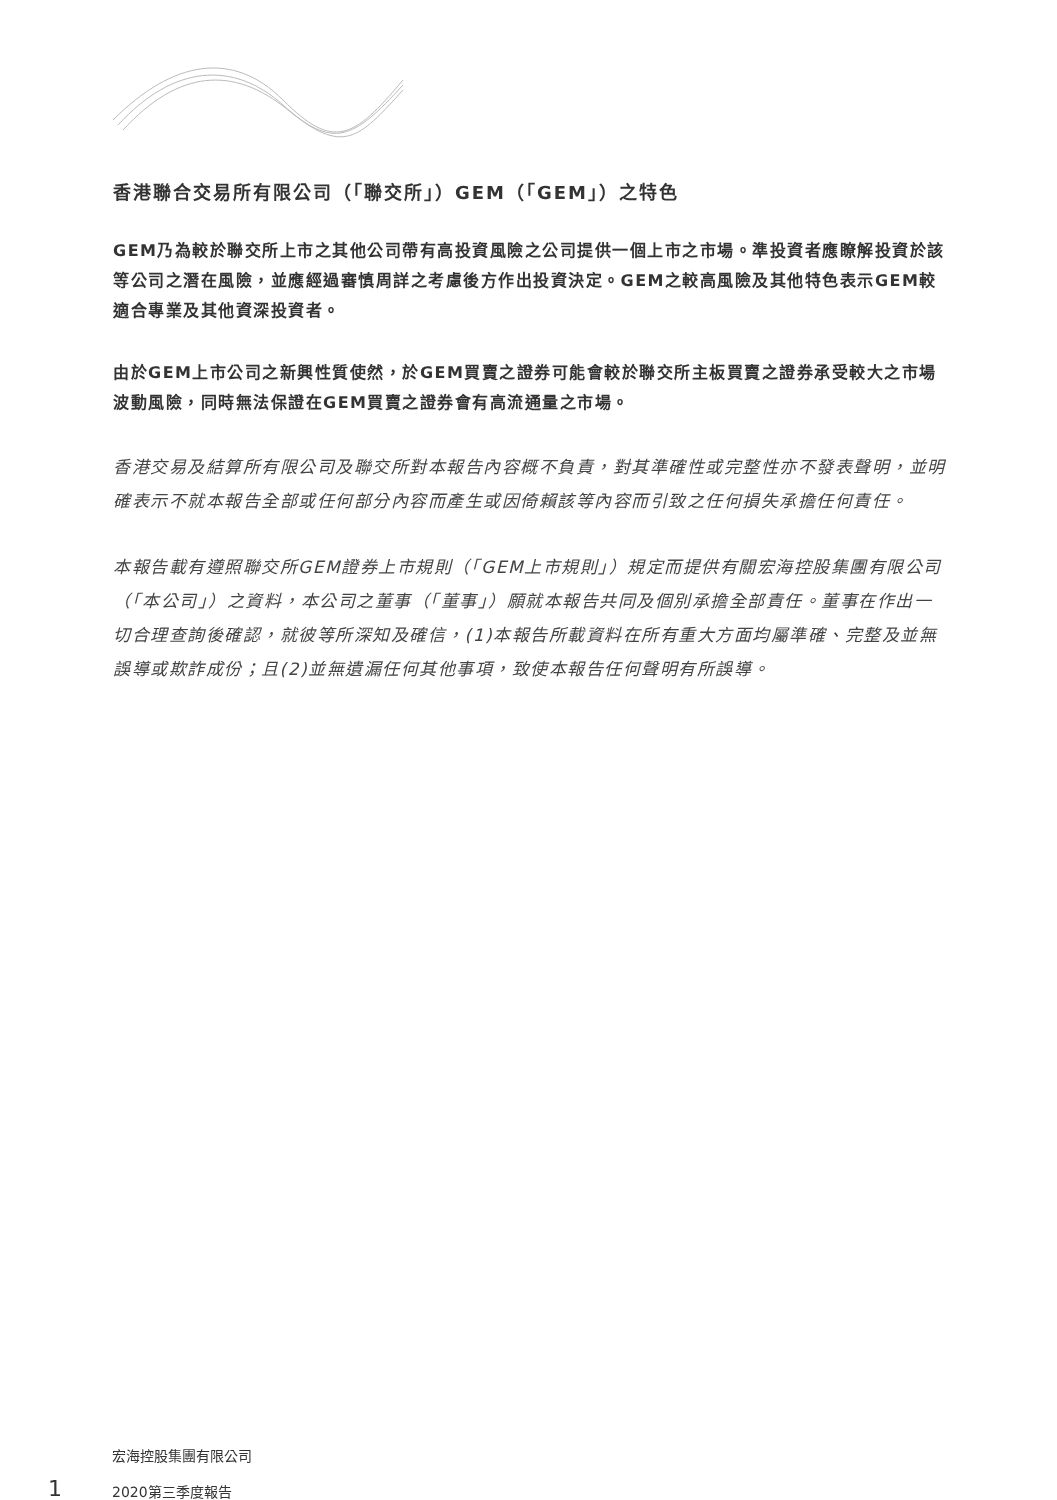香港聯合交易所有限公司（「聯交所」）GEM（「GEM」）之特色
GEM乃為較於聯交所上市之其他公司帶有高投資風險之公司提供一個上市之市場。準投資者應瞭解投資於該等公司之潛在風險，並應經過審慎周詳之考慮後方作出投資決定。GEM之較高風險及其他特色表示GEM較適合專業及其他資深投資者。
由於GEM上市公司之新興性質使然，於GEM買賣之證券可能會較於聯交所主板買賣之證券承受較大之市場波動風險，同時無法保證在GEM買賣之證券會有高流通量之市場。
香港交易及結算所有限公司及聯交所對本報告內容概不負責，對其準確性或完整性亦不發表聲明，並明確表示不就本報告全部或任何部分內容而產生或因倚賴該等內容而引致之任何損失承擔任何責任。
本報告載有遵照聯交所GEM證券上市規則（「GEM上市規則」）規定而提供有關宏海控股集團有限公司（「本公司」）之資料，本公司之董事（「董事」）願就本報告共同及個別承擔全部責任。董事在作出一切合理查詢後確認，就彼等所深知及確信，(1)本報告所載資料在所有重大方面均屬準確、完整及並無誤導或欺詐成份；且(2)並無遺漏任何其他事項，致使本報告任何聲明有所誤導。
1
宏海控股集團有限公司
2020第三季度報告